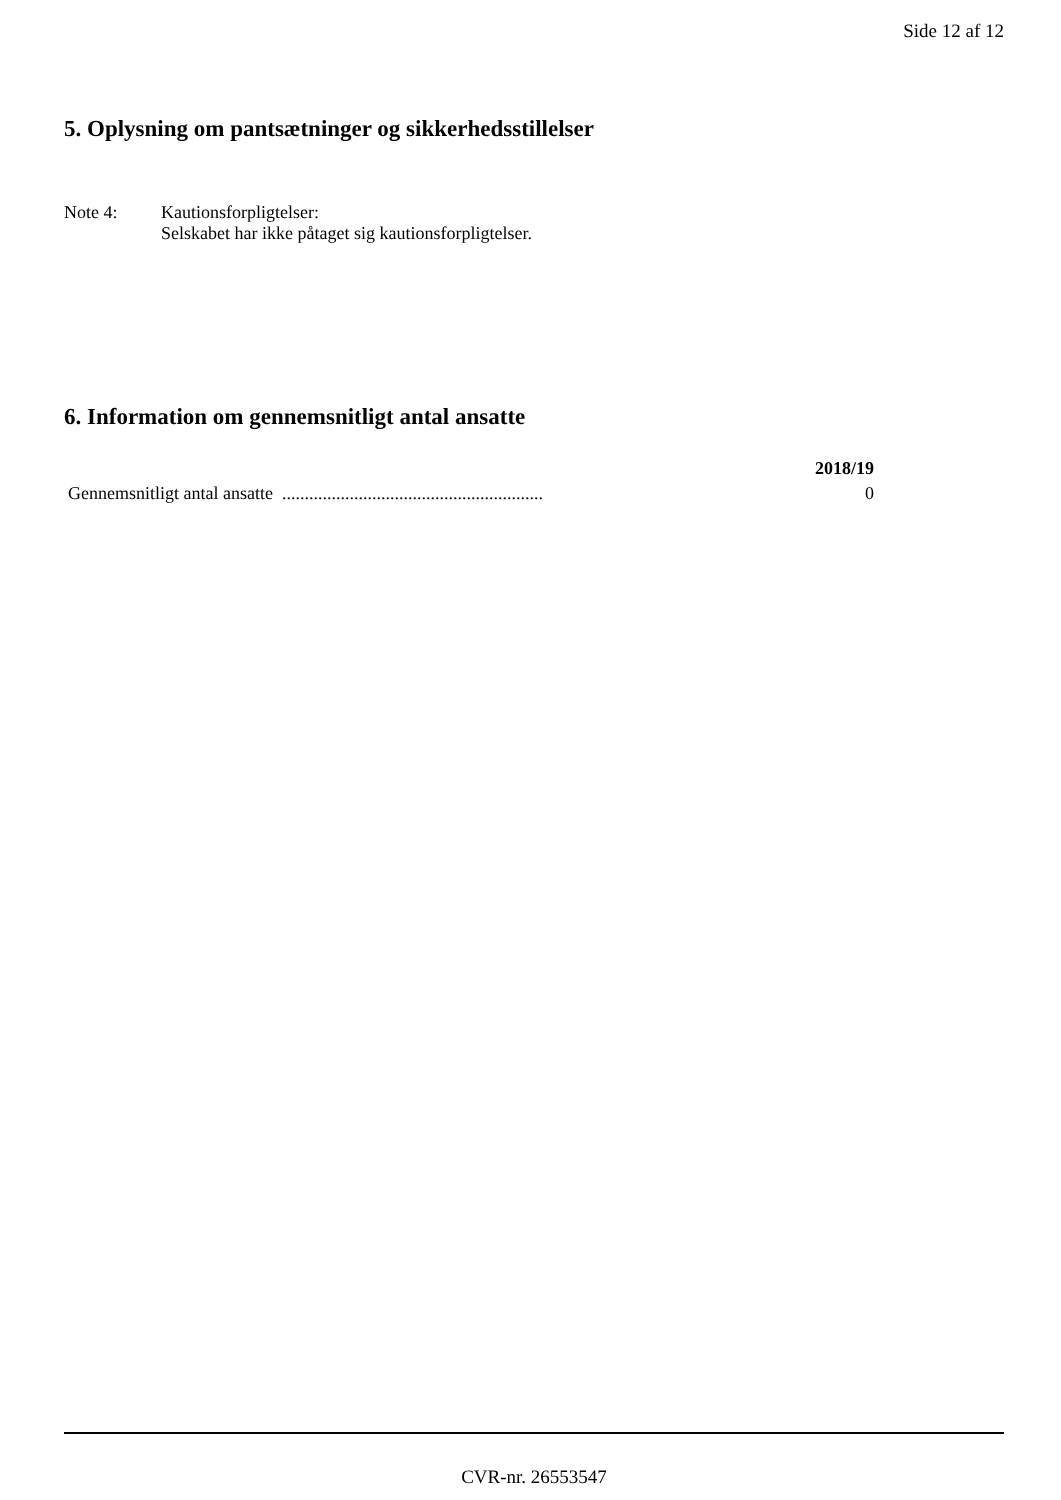Side 12 af 12
5. Oplysning om pantsætninger og sikkerhedsstillelser
Note 4: Kautionsforpligtelser:
Selskabet har ikke påtaget sig kautionsforpligtelser.
6. Information om gennemsnitligt antal ansatte
| | 2018/19 |
| --- | --- |
| Gennemsnitligt antal ansatte .......................................................... | 0 |
CVR-nr. 26553547